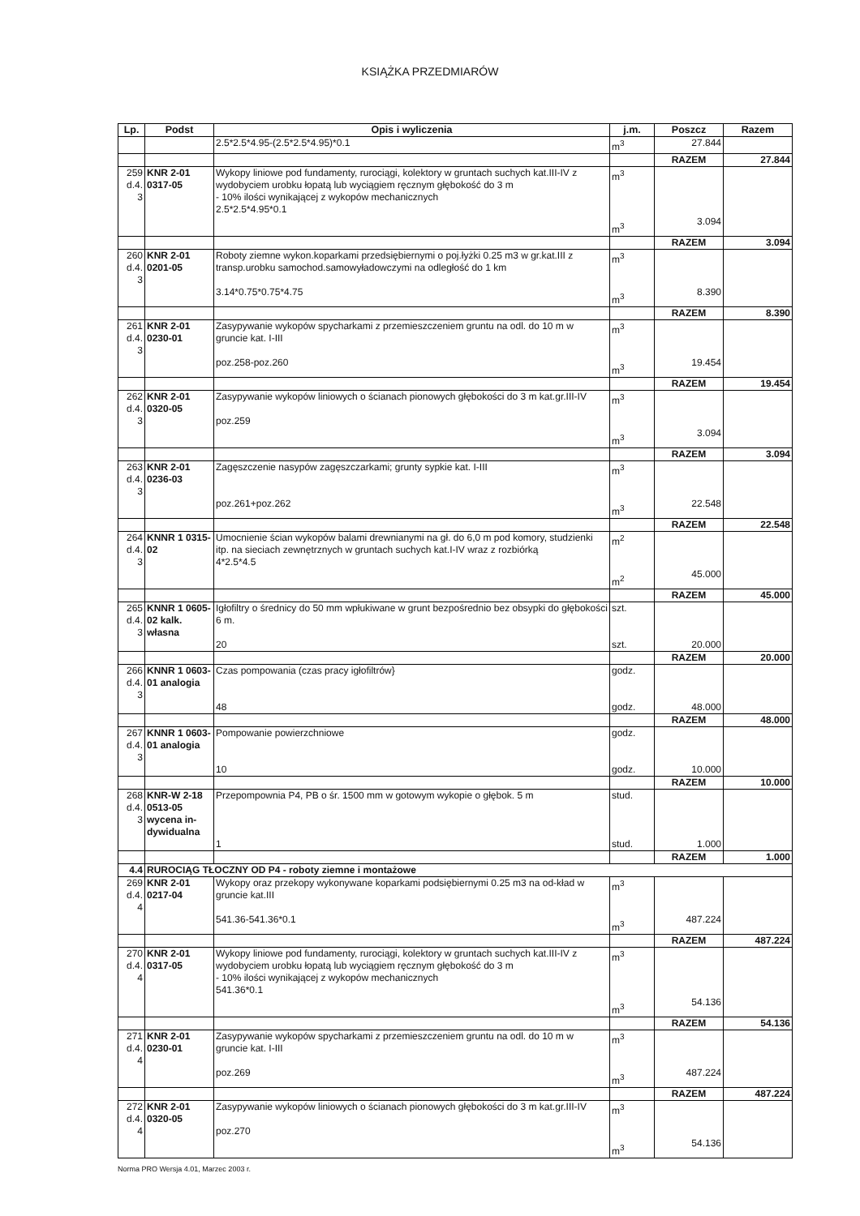KSIĄŻKA PRZEDMIARÓW
| Lp. | Podst | Opis i wyliczenia | j.m. | Poszcz | Razem |
| --- | --- | --- | --- | --- | --- |
| | | 2.5*2.5*4.95-(2.5*2.5*4.95)*0.1 | m<sup>3</sup> | 27.844 | |
| | | | | RAZEM | 27.844 |
| 259 d.4. 3 | KNR 2-01 0317-05 | Wykopy liniowe pod fundamenty, rurociągi, kolektory w gruntach suchych kat.III-IV z wydobyciem urobku łopatą lub wyciągiem ręcznym głębokość do 3 m - 10% ilości wynikającej z wykopów mechanicznych 2.5*2.5*4.95*0.1 | m<sup>3</sup> m<sup>3</sup> | 3.094 | |
| | | | | RAZEM | 3.094 |
| 260 d.4. 3 | KNR 2-01 0201-05 | Roboty ziemne wykon.koparkami przedsiębiernymi o poj.łyżki 0.25 m3 w gr.kat.III z transp.urobku samochod.samowyładowczymi na odległość do 1 km 3.14*0.75*0.75*4.75 | m<sup>3</sup> m<sup>3</sup> | 8.390 | |
| | | | | RAZEM | 8.390 |
| 261 d.4. 3 | KNR 2-01 0230-01 | Zasypywanie wykopów spycharkami z przemieszczeniem gruntu na odl. do 10 m w gruncie kat. I-III poz.258-poz.260 | m<sup>3</sup> m<sup>3</sup> | 19.454 | |
| | | | | RAZEM | 19.454 |
| 262 d.4. 3 | KNR 2-01 0320-05 | Zasypywanie wykopów liniowych o ścianach pionowych głębokości do 3 m kat.gr.III-IV poz.259 | m<sup>3</sup> m<sup>3</sup> | 3.094 | |
| | | | | RAZEM | 3.094 |
| 263 d.4. 3 | KNR 2-01 0236-03 | Zagęszczenie nasypów zagęszczarkami; grunty sypkie kat. I-III poz.261+poz.262 | m<sup>3</sup> m<sup>3</sup> | 22.548 | |
| | | | | RAZEM | 22.548 |
| 264 d.4. 3 | KNNR 1 0315-02 | Umocnienie ścian wykopów balami drewnianymi na gł. do 6,0 m pod komory, studzienki itp. na sieciach zewnętrznych w gruntach suchych kat.I-IV wraz z rozbiórką 4*2.5*4.5 | m<sup>2</sup> m<sup>2</sup> | 45.000 | |
| | | | | RAZEM | 45.000 |
| 265 d.4. 3 | KNNR 1 0605-02 kalk. własna | Igłofiltry o średnicy do 50 mm wpłukiwane w grunt bezpośrednio bez obsypki do głębokości 6 m. 20 | szt. szt. | 20.000 | |
| | | | | RAZEM | 20.000 |
| 266 d.4. 3 | KNNR 1 0603-01 analogia | Czas pompowania (czas pracy igłofiltrów} 48 | godz. godz. | 48.000 | |
| | | | | RAZEM | 48.000 |
| 267 d.4. 3 | KNNR 1 0603-01 analogia | Pompowanie powierzchniowe 10 | godz. godz. | 10.000 | |
| | | | | RAZEM | 10.000 |
| 268 d.4. 3 | KNR-W 2-18 0513-05 wycena in-dywidualna | Przepompownia P4, PB o śr. 1500 mm w gotowym wykopie o głębok. 5 m 1 | stud. stud. | 1.000 | |
| | | | | RAZEM | 1.000 |
| 4.4 | RUROCIĄG TŁOCZNY OD P4 - roboty ziemne i montażowe | | | | |
| 269 d.4. 4 | KNR 2-01 0217-04 | Wykopy oraz przekopy wykonywane koparkami podsiębiernymi 0.25 m3 na od-kład w gruncie kat.III 541.36-541.36*0.1 | m<sup>3</sup> m<sup>3</sup> | 487.224 | |
| | | | | RAZEM | 487.224 |
| 270 d.4. 4 | KNR 2-01 0317-05 | Wykopy liniowe pod fundamenty, rurociągi, kolektory w gruntach suchych kat.III-IV z wydobyciem urobku łopatą lub wyciągiem ręcznym głębokość do 3 m - 10% ilości wynikającej z wykopów mechanicznych 541.36*0.1 | m<sup>3</sup> m<sup>3</sup> | 54.136 | |
| | | | | RAZEM | 54.136 |
| 271 d.4. 4 | KNR 2-01 0230-01 | Zasypywanie wykopów spycharkami z przemieszczeniem gruntu na odl. do 10 m w gruncie kat. I-III poz.269 | m<sup>3</sup> m<sup>3</sup> | 487.224 | |
| | | | | RAZEM | 487.224 |
| 272 d.4. 4 | KNR 2-01 0320-05 | Zasypywanie wykopów liniowych o ścianach pionowych głębokości do 3 m kat.gr.III-IV poz.270 | m<sup>3</sup> m<sup>3</sup> | 54.136 | |
Norma PRO Wersja 4.01, Marzec 2003 r.